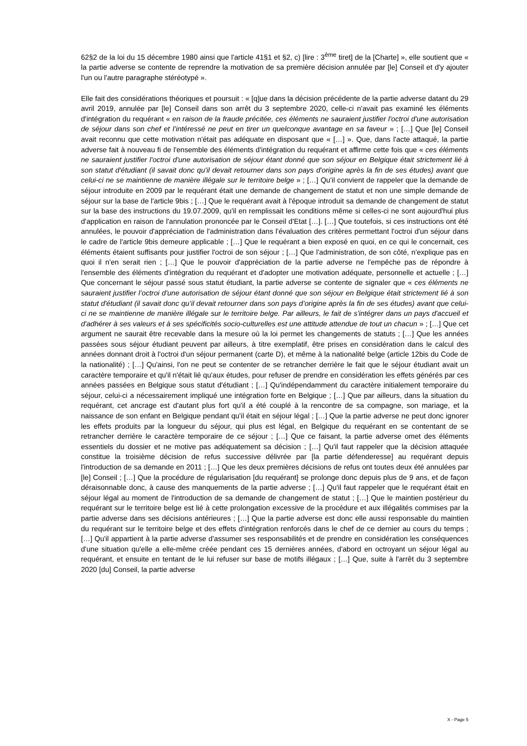62§2 de la loi du 15 décembre 1980 ainsi que l'article 41§1 et §2, c) [lire : 3<sup>ème</sup> tiret] de la [Charte] », elle soutient que « la partie adverse se contente de reprendre la motivation de sa première décision annulée par [le] Conseil et d'y ajouter l'un ou l'autre paragraphe stéréotypé ».
Elle fait des considérations théoriques et poursuit : « [q]ue dans la décision précédente de la partie adverse datant du 29 avril 2019, annulée par [le] Conseil dans son arrêt du 3 septembre 2020, celle-ci n'avait pas examiné les éléments d'intégration du requérant « en raison de la fraude précitée, ces éléments ne sauraient justifier l'octroi d'une autorisation de séjour dans son chef et l’intéressé ne peut en tirer un quelconque avantage en sa faveur » ; […] Que [le] Conseil avait reconnu que cette motivation n'était pas adéquate en disposant que « […] ». Que, dans l'acte attaqué, la partie adverse fait à nouveau fi de l'ensemble des éléments d'intégration du requérant et affirme cette fois que « ces éléments ne sauraient justifier l'octroi d'une autorisation de séjour étant donné que son séjour en Belgique était strictement lié à son statut d'étudiant (il savait donc qu'il devait retourner dans son pays d'origine après la fin de ses études) avant que celui-ci ne se maintienne de manière illégale sur le territoire belge » ; […] Qu'il convient de rappeler que la demande de séjour introduite en 2009 par le requérant était une demande de changement de statut et non une simple demande de séjour sur la base de l'article 9bis ; […] Que le requérant avait à l'époque introduit sa demande de changement de statut sur la base des instructions du 19.07.2009, qu'il en remplissait les conditions même si celles-ci ne sont aujourd'hui plus d'application en raison de l'annulation prononcée par le Conseil d'Etat […]. […] Que toutefois, si ces instructions ont été annulées, le pouvoir d'appréciation de l'administration dans l'évaluation des critères permettant l'octroi d'un séjour dans le cadre de l'article 9bis demeure applicable ; […] Que le requérant a bien exposé en quoi, en ce qui le concernait, ces éléments étaient suffisants pour justifier l'octroi de son séjour ; […] Que l'administration, de son côté, n'explique pas en quoi il n'en serait rien ; […] Que le pouvoir d'appréciation de la partie adverse ne l'empêche pas de répondre à l'ensemble des éléments d'intégration du requérant et d'adopter une motivation adéquate, personnelle et actuelle ; […] Que concernant le séjour passé sous statut étudiant, la partie adverse se contente de signaler que « ces éléments ne sauraient justifier l’octroi d'une autorisation de séjour étant donné que son séjour en Belgique était strictement lié à son statut d'étudiant (il savait donc qu’il devait retourner dans son pays d’origine après la fin de ses études) avant que celui-ci ne se maintienne de manière illégale sur le territoire belge. Par ailleurs, le fait de s'intégrer dans un pays d'accueil et d'adhérer à ses valeurs et à ses spécificités socio-culturelles est une attitude attendue de tout un chacun » ; […] Que cet argument ne saurait être recevable dans la mesure où la loi permet les changements de statuts ; […] Que les années passées sous séjour étudiant peuvent par ailleurs, à titre exemplatif, être prises en considération dans le calcul des années donnant droit à l'octroi d'un séjour permanent (carte D), et même à la nationalité belge (article 12bis du Code de la nationalité) ; […] Qu'ainsi, l'on ne peut se contenter de se retrancher derrière le fait que le séjour étudiant avait un caractère temporaire et qu'il n'était lié qu'aux études, pour refuser de prendre en considération les effets générés par ces années passées en Belgique sous statut d'étudiant ; […] Qu'indépendamment du caractère initialement temporaire du séjour, celui-ci a nécessairement impliqué une intégration forte en Belgique ; […] Que par ailleurs, dans la situation du requérant, cet ancrage est d'autant plus fort qu'il a été couplé à la rencontre de sa compagne, son mariage, et la naissance de son enfant en Belgique pendant qu'il était en séjour légal ; […] Que la partie adverse ne peut donc ignorer les effets produits par la longueur du séjour, qui plus est légal, en Belgique du requérant en se contentant de se retrancher derrière le caractère temporaire de ce séjour ; […] Que ce faisant, la partie adverse omet des éléments essentiels du dossier et ne motive pas adéquatement sa décision ; […] Qu'il faut rappeler que la décision attaquée constitue la troisième décision de refus successive délivrée par [la partie défenderesse] au requérant depuis l'introduction de sa demande en 2011 ; […] Que les deux premières décisions de refus ont toutes deux été annulées par [le] Conseil ; […] Que la procédure de régularisation [du requérant] se prolonge donc depuis plus de 9 ans, et de façon déraisonnable donc, à cause des manquements de la partie adverse ; […] Qu'il faut rappeler que le requérant était en séjour légal au moment de l'introduction de sa demande de changement de statut ; […] Que le maintien postérieur du requérant sur le territoire belge est lié à cette prolongation excessive de la procédure et aux illégalités commises par la partie adverse dans ses décisions antérieures ; […] Que la partie adverse est donc elle aussi responsable du maintien du requérant sur le territoire belge et des effets d'intégration renforcés dans le chef de ce dernier au cours du temps ; […] Qu'il appartient à la partie adverse d'assumer ses responsabilités et de prendre en considération les conséquences d'une situation qu'elle a elle-même créée pendant ces 15 dernières années, d'abord en octroyant un séjour légal au requérant, et ensuite en tentant de le lui refuser sur base de motifs illégaux ; […] Que, suite à l'arrêt du 3 septembre 2020 [du] Conseil, la partie adverse
X - Page 5